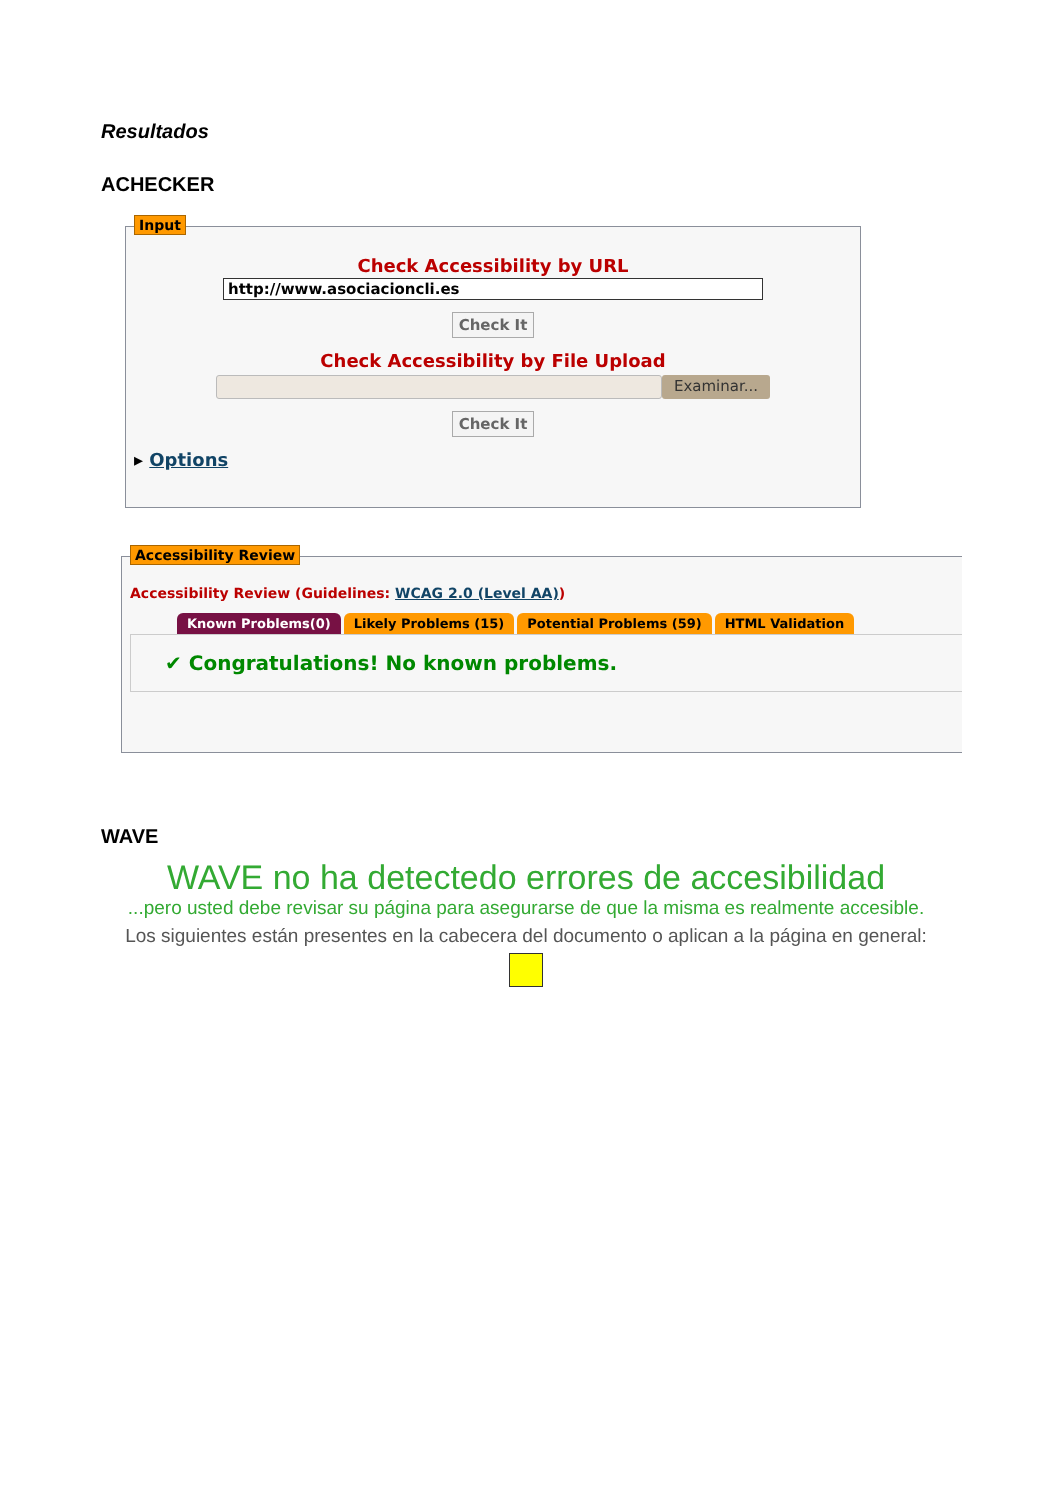Resultados
ACHECKER
Input
Check Accessibility by URL
http://www.asociacioncli.es
Check It
Check Accessibility by File Upload
Examinar...
Check It
▸ Options
Accessibility Review
Accessibility Review (Guidelines: WCAG 2.0 (Level AA))
Known Problems(0) Likely Problems (15) Potential Problems (59) HTML Validation
✔ Congratulations! No known problems.
WAVE
WAVE no ha detectedo errores de accesibilidad
...pero usted debe revisar su página para asegurarse de que la misma es realmente accesible.
Los siguientes están presentes en la cabecera del documento o aplican a la página en general: